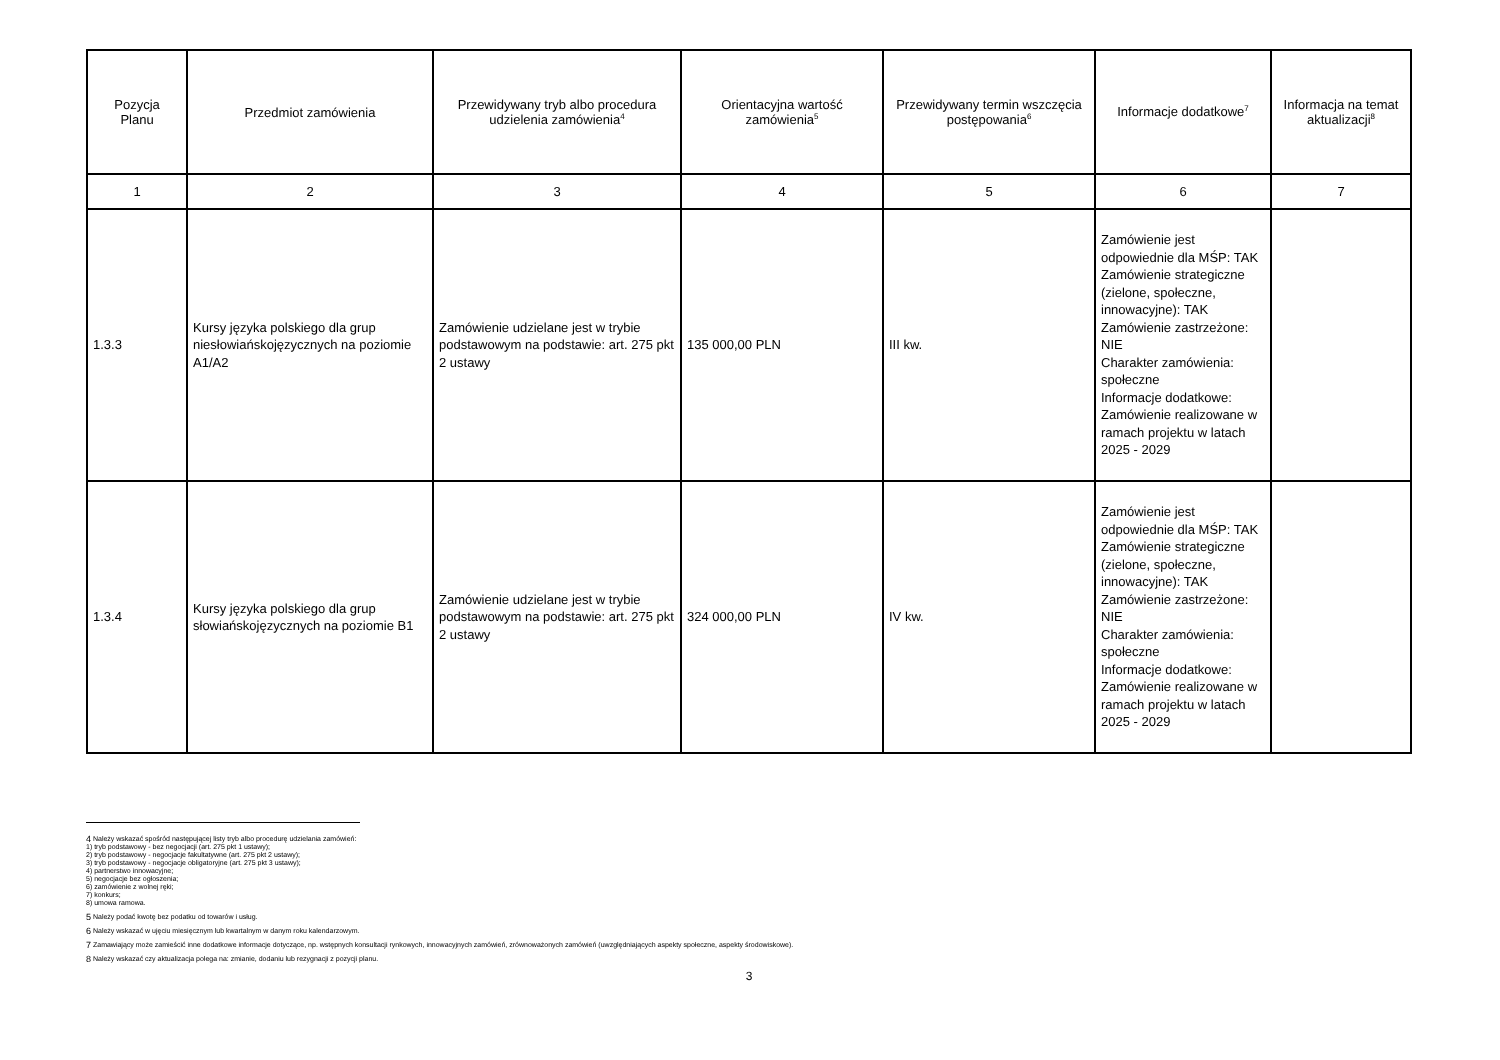| Pozycja Planu | Przedmiot zamówienia | Przewidywany tryb albo procedura udzielenia zamówienia<sup>4</sup> | Orientacyjna wartość zamówienia<sup>5</sup> | Przewidywany termin wszczęcia postępowania<sup>6</sup> | Informacje dodatkowe<sup>7</sup> | Informacja na temat aktualizacji<sup>8</sup> |
| --- | --- | --- | --- | --- | --- | --- |
| 1 | 2 | 3 | 4 | 5 | 6 | 7 |
| 1.3.3 | Kursy języka polskiego dla grup niesłowiańskojęzycznych na poziomie A1/A2 | Zamówienie udzielane jest w trybie podstawowym na podstawie: art. 275 pkt 2 ustawy | 135 000,00 PLN | III kw. | Zamówienie jest odpowiednie dla MŚP: TAK Zamówienie strategiczne (zielone, społeczne, innowacyjne): TAK Zamówienie zastrzeżone: NIE Charakter zamówienia: społeczne Informacje dodatkowe: Zamówienie realizowane w ramach projektu w latach 2025 - 2029 | |
| 1.3.4 | Kursy języka polskiego dla grup słowiańskojęzycznych na poziomie B1 | Zamówienie udzielane jest w trybie podstawowym na podstawie: art. 275 pkt 2 ustawy | 324 000,00 PLN | IV kw. | Zamówienie jest odpowiednie dla MŚP: TAK Zamówienie strategiczne (zielone, społeczne, innowacyjne): TAK Zamówienie zastrzeżone: NIE Charakter zamówienia: społeczne Informacje dodatkowe: Zamówienie realizowane w ramach projektu w latach 2025 - 2029 | |
<sup>4</sup> Należy wskazać spośród następującej listy tryb albo procedurę udzielania zamówień:
1) tryb podstawowy - bez negocjacji (art. 275 pkt 1 ustawy);
2) tryb podstawowy - negocjacje fakultatywne (art. 275 pkt 2 ustawy);
3) tryb podstawowy - negocjacje obligatoryjne (art. 275 pkt 3 ustawy);
4) partnerstwo innowacyjne;
5) negocjacje bez ogłoszenia;
6) zamówienie z wolnej ręki;
7) konkurs;
8) umowa ramowa.
<sup>5</sup> Należy podać kwotę bez podatku od towarów i usług.
<sup>6</sup> Należy wskazać w ujęciu miesięcznym lub kwartalnym w danym roku kalendarzowym.
<sup>7</sup> Zamawiający może zamieścić inne dodatkowe informacje dotyczące, np. wstępnych konsultacji rynkowych, innowacyjnych zamówień, zrównoważonych zamówień (uwzględniających aspekty społeczne, aspekty środowiskowe).
<sup>8</sup> Należy wskazać czy aktualizacja polega na: zmianie, dodaniu lub rezygnacji z pozycji planu.
3